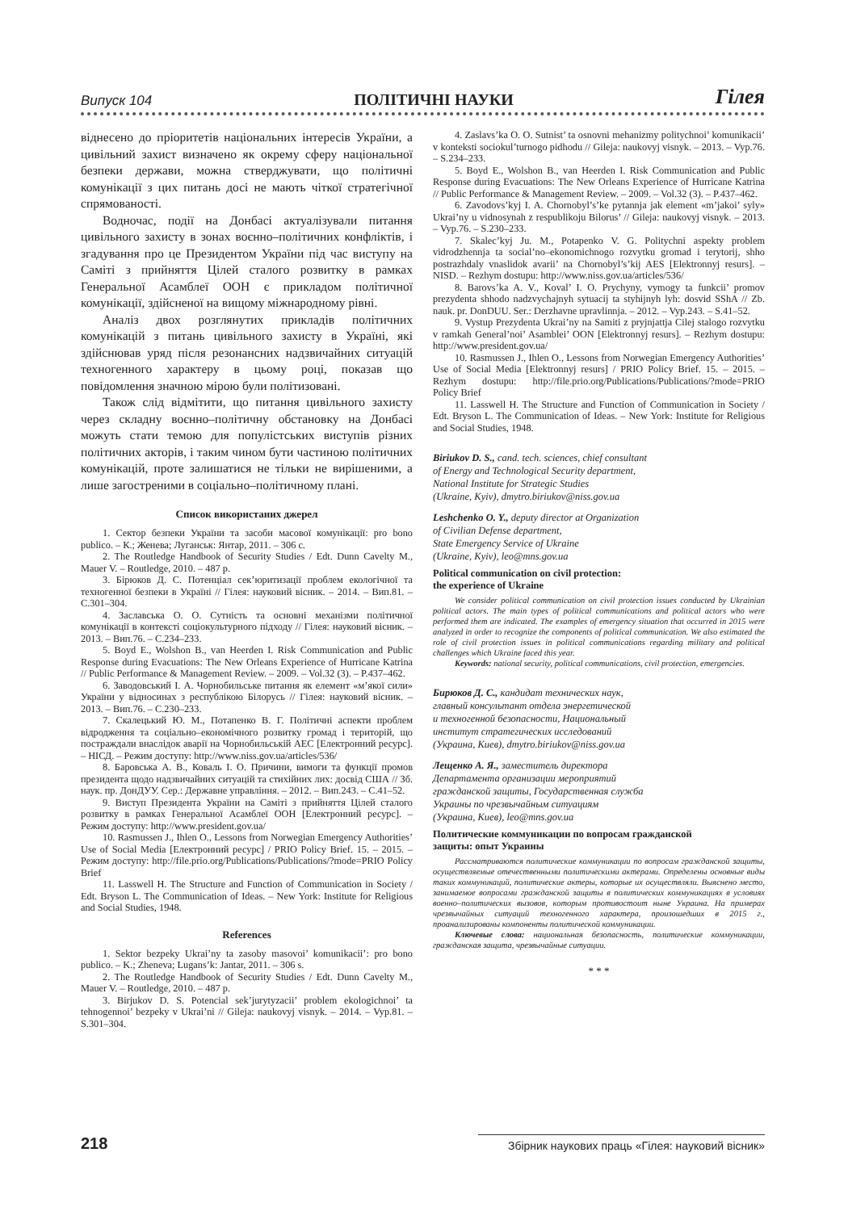Випуск 104 ПОЛІТИЧНІ НАУКИ Гілея
віднесено до пріоритетів національних інтересів України, а цивільний захист визначено як окрему сферу національної безпеки держави, можна стверджувати, що політичні комунікації з цих питань досі не мають чіткої стратегічної спрямованості.
Водночас, події на Донбасі актуалізували питання цивільного захисту в зонах воєнно–політичних конфліктів, і згадування про це Президентом України під час виступу на Саміті з прийняття Цілей сталого розвитку в рамках Генеральної Асамблеї ООН є прикладом політичної комунікації, здійсненої на вищому міжнародному рівні.
Аналіз двох розглянутих прикладів політичних комунікацій з питань цивільного захисту в Україні, які здійснював уряд після резонансних надзвичайних ситуацій техногенного характеру в цьому році, показав що повідомлення значною мірою були політизовані.
Також слід відмітити, що питання цивільного захисту через складну воєнно–політичну обстановку на Донбасі можуть стати темою для популістських виступів різних політичних акторів, і таким чином бути частиною політичних комунікацій, проте залишатися не тільки не вирішеними, а лише загостреними в соціально–політичному плані.
Список використаних джерел
1. Сектор безпеки України та засоби масової комунікації: pro bono publico. – К.; Женева; Луганськ: Янтар, 2011. – 306 с.
2. The Routledge Handbook of Security Studies / Edt. Dunn Cavelty M., Mauer V. – Routledge, 2010. – 487 p.
3. Бірюков Д. С. Потенціал сек’юритизації проблем екологічної та техногенної безпеки в Україні // Гілея: науковий вісник. – 2014. – Вип.81. – С.301–304.
4. Заславська О. О. Сутність та основні механізми політичної комунікації в контексті соціокультурного підходу // Гілея: науковий вісник. – 2013. – Вип.76. – С.234–233.
5. Boyd E., Wolshon B., van Heerden I. Risk Communication and Public Response during Evacuations: The New Orleans Experience of Hurricane Katrina // Public Performance & Management Review. – 2009. – Vol.32 (3). – P.437–462.
6. Заводовський І. А. Чорнобильське питання як елемент «м’якої сили» України у відносинах з республікою Білорусь // Гілея: науковий вісник. – 2013. – Вип.76. – С.230–233.
7. Скалецький Ю. М., Потапенко В. Г. Політичні аспекти проблем відродження та соціально–економічного розвитку громад і територій, що постраждали внаслідок аварії на Чорнобильській АЕС [Електронний ресурс]. – НІСД. – Режим доступу: http://www.niss.gov.ua/articles/536/
8. Баровська А. В., Коваль І. О. Причини, вимоги та функції промов президента щодо надзвичайних ситуацій та стихійних лих: досвід США // Зб. наук. пр. ДонДУУ. Сер.: Державне управління. – 2012. – Вип.243. – С.41–52.
9. Виступ Президента України на Саміті з прийняття Цілей сталого розвитку в рамках Генеральної Асамблеї ООН [Електронний ресурс]. – Режим доступу: http://www.president.gov.ua/
10. Rasmussen J., Ihlen O., Lessons from Norwegian Emergency Authorities’ Use of Social Media [Електронний ресурс] / PRIO Policy Brief. 15. – 2015. – Режим доступу: http://file.prio.org/Publications/Publications/?mode=PRIO Policy Brief
11. Lasswell H. The Structure and Function of Communication in Society / Edt. Bryson L. The Communication of Ideas. – New York: Institute for Religious and Social Studies, 1948.
References
1. Sektor bezpeky Ukrai’ny ta zasoby masovoi’ komunikacii’: pro bono publico. – K.; Zheneva; Lugans’k: Jantar, 2011. – 306 s.
2. The Routledge Handbook of Security Studies / Edt. Dunn Cavelty M., Mauer V. – Routledge, 2010. – 487 p.
3. Birjukov D. S. Potencial sek’jurytyzacii’ problem ekologichnoi’ ta tehnogennoi’ bezpeky v Ukrai’ni // Gileja: naukovyj visnyk. – 2014. – Vyp.81. – S.301–304.
4. Zaslavs’ka O. O. Sutnist’ ta osnovni mehanizmy politychnoi’ komunikacii’ v konteksti sociokul’turnogo pidhodu // Gileja: naukovyj visnyk. – 2013. – Vyp.76. – S.234–233.
5. Boyd E., Wolshon B., van Heerden I. Risk Communication and Public Response during Evacuations: The New Orleans Experience of Hurricane Katrina // Public Performance & Management Review. – 2009. – Vol.32 (3). – P.437–462.
6. Zavodovs’kyj I. A. Chornobyl’s’ke pytannja jak element «m’jakoi’ syly» Ukrai’ny u vidnosynah z respublikoju Bilorus’ // Gileja: naukovyj visnyk. – 2013. – Vyp.76. – S.230–233.
7. Skalec’kyj Ju. M., Potapenko V. G. Politychni aspekty problem vidrodzhennja ta social’no–ekonomichnogo rozvytku gromad i terytorij, shho postrazhdaly vnaslidok avarii’ na Chornobyl’s’kij AES [Elektronnyj resurs]. – NISD. – Rezhym dostupu: http://www.niss.gov.ua/articles/536/
8. Barovs’ka A. V., Koval’ I. O. Prychyny, vymogy ta funkcii’ promov prezydenta shhodo nadzvychajnyh sytuacij ta styhijnyh lyh: dosvid SShA // Zb. nauk. pr. DonDUU. Ser.: Derzhavne upravlinnja. – 2012. – Vyp.243. – S.41–52.
9. Vystup Prezydenta Ukrai’ny na Samiti z pryjnjattja Cilej stalogo rozvytku v ramkah General’noi’ Asamblei’ OON [Elektronnyj resurs]. – Rezhym dostupu: http://www.president.gov.ua/
10. Rasmussen J., Ihlen O., Lessons from Norwegian Emergency Authorities’ Use of Social Media [Elektronnyj resurs] / PRIO Policy Brief. 15. – 2015. – Rezhym dostupu: http://file.prio.org/Publications/Publications/?mode=PRIO Policy Brief
11. Lasswell H. The Structure and Function of Communication in Society / Edt. Bryson L. The Communication of Ideas. – New York: Institute for Religious and Social Studies, 1948.
Biriukov D. S., cand. tech. sciences, chief consultant
of Energy and Technological Security department,
National Institute for Strategic Studies
(Ukraine, Kyiv), dmytro.biriukov@niss.gov.ua
Leshchenko O. Y., deputy director at Organization
of Civilian Defense department,
State Emergency Service of Ukraine
(Ukraine, Kyiv), leo@mns.gov.ua
Political communication on civil protection:
the experience of Ukraine
We consider political communication on civil protection issues conducted by Ukrainian political actors. The main types of political communications and political actors who were performed them are indicated. The examples of emergency situation that occurred in 2015 were analyzed in order to recognize the components of political communication. We also estimated the role of civil protection issues in political communications regarding military and political challenges which Ukraine faced this year.
Keywords: national security, political communications, civil protection, emergencies.
Бирюков Д. С., кандидат технических наук,
главный консультант отдела энергетической
и техногенной безопасности, Национальный
институт стратегических исследований
(Украина, Киев), dmytro.biriukov@niss.gov.ua
Лещенко А. Я., заместитель директора
Департамента организации мероприятий
гражданской защиты, Государственная служба
Украины по чрезвычайным ситуациям
(Украина, Киев), leo@mns.gov.ua
Политические коммуникации по вопросам гражданской
защиты: опыт Украины
Рассматриваются политические коммуникации по вопросам гражданской защиты, осуществляемые отечественными политическими актерами. Определены основные виды таких коммуникаций, политические актеры, которые их осуществляли. Выяснено место, занимаемое вопросами гражданской защиты в политических коммуникациях в условиях военно–политических вызовов, которым противостоит ныне Украина. На примерах чрезвычайных ситуаций техногенного характера, произошедших в 2015 г., проанализированы компоненты политической коммуникации.
Ключевые слова: национальная безопасность, политические коммуникации, гражданская защита, чрезвычайные ситуации.
* * *
218 Збірник наукових праць «Гілея: науковий вісник»